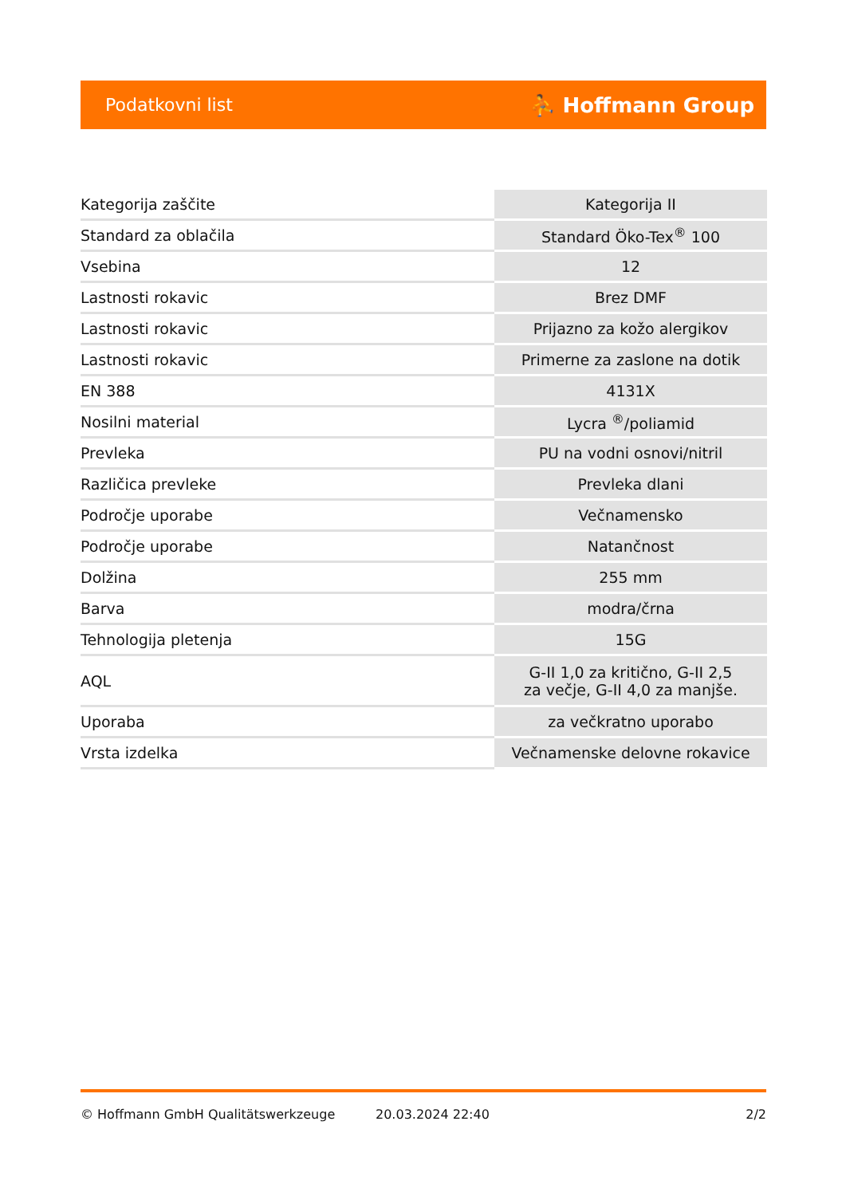Podatkovni list ⛹ Hoffmann Group
| Kategorija zaščite | Kategorija II |
| Standard za oblačila | Standard Öko-Tex<sup>®</sup> 100 |
| Vsebina | 12 |
| Lastnosti rokavic | Brez DMF |
| Lastnosti rokavic | Prijazno za kožo alergikov |
| Lastnosti rokavic | Primerne za zaslone na dotik |
| EN 388 | 4131X |
| Nosilni material | Lycra <sup>®</sup>/poliamid |
| Prevleka | PU na vodni osnovi/nitril |
| Različica prevleke | Prevleka dlani |
| Področje uporabe | Večnamensko |
| Področje uporabe | Natančnost |
| Dolžina | 255 mm |
| Barva | modra/črna |
| Tehnologija pletenja | 15G |
| AQL | G-II 1,0 za kritično, G-II 2,5 za večje, G-II 4,0 za manjše. |
| Uporaba | za večkratno uporabo |
| Vrsta izdelka | Večnamenske delovne rokavice |
© Hoffmann GmbH Qualitätswerkzeuge 20.03.2024 22:40 2/2